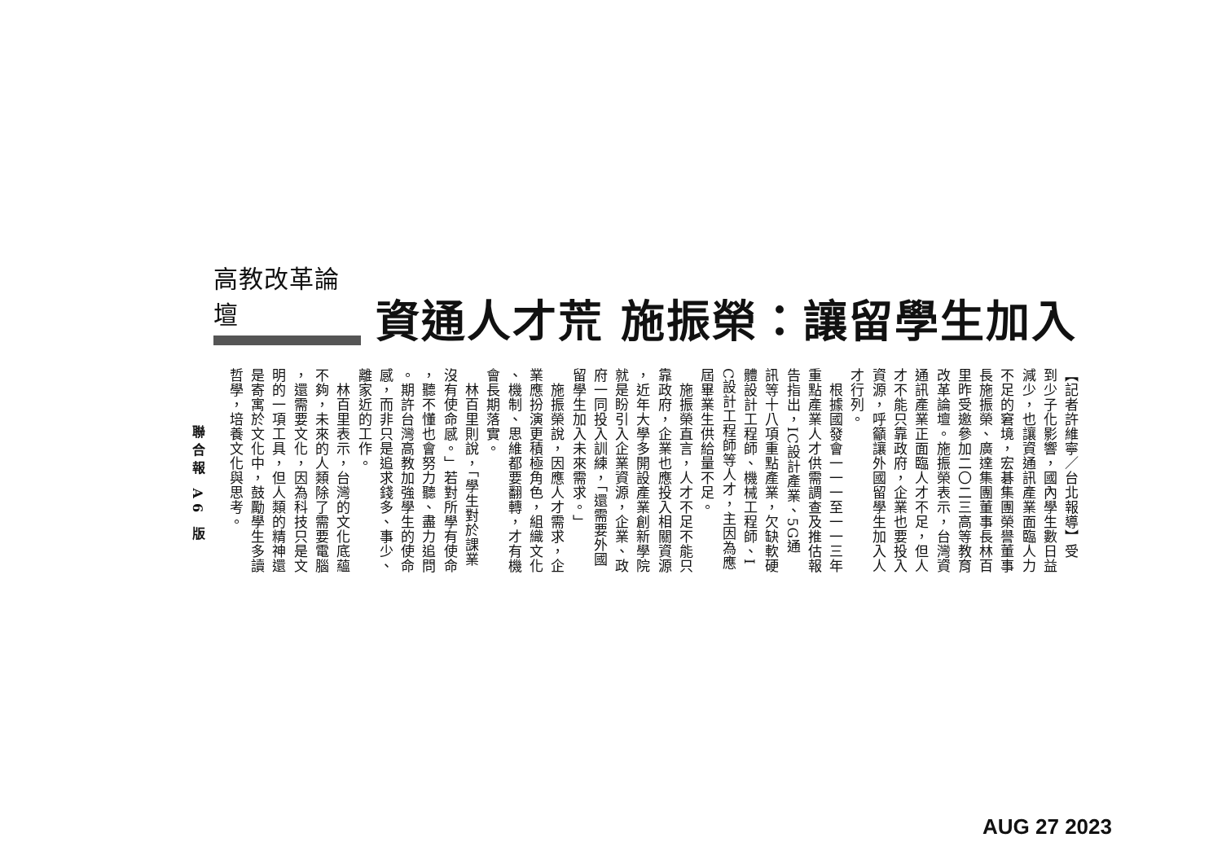高教改革論壇
資通人才荒 施振榮：讓留學生加入
【記者許維寧／台北報導】受
到少子化影響，國內學生數日益
減少，也讓資通訊產業面臨人力
不足的窘境，宏碁集團榮譽董事
長施振榮、廣達集團董事長林百
里昨受邀參加二〇二三高等教育
改革論壇。施振榮表示，台灣資
通訊產業正面臨人才不足，但人
才不能只靠政府，企業也要投入
資源，呼籲讓外國留學生加入人
才行列。
　根據國發會一一一至一一三年
重點產業人才供需調查及推估報
告指出，IC設計產業、5G通
訊等十八項重點產業，欠缺軟硬
體設計工程師、機械工程師、I
C設計工程師等人才，主因為應
屆畢業生供給量不足。
　施振榮直言，人才不足不能只
靠政府，企業也應投入相關資源
，近年大學多開設產業創新學院
就是盼引入企業資源，企業、政
府一同投入訓練，「還需要外國
留學生加入未來需求。」
　施振榮說，因應人才需求，企
業應扮演更積極角色，組織文化
、機制、思維都要翻轉，才有機
會長期落實。
　林百里則說，「學生對於課業
沒有使命感。」若對所學有使命
，聽不懂也會努力聽、盡力追問
。期許台灣高教加強學生的使命
感，而非只是追求錢多、事少、
離家近的工作。
　林百里表示，台灣的文化底蘊
不夠，未來的人類除了需要電腦
，還需要文化，因為科技只是文
明的一項工具，但人類的精神還
是寄寓於文化中，鼓勵學生多讀
哲學，培養文化與思考。
聯合報 A6 版
AUG 27 2023